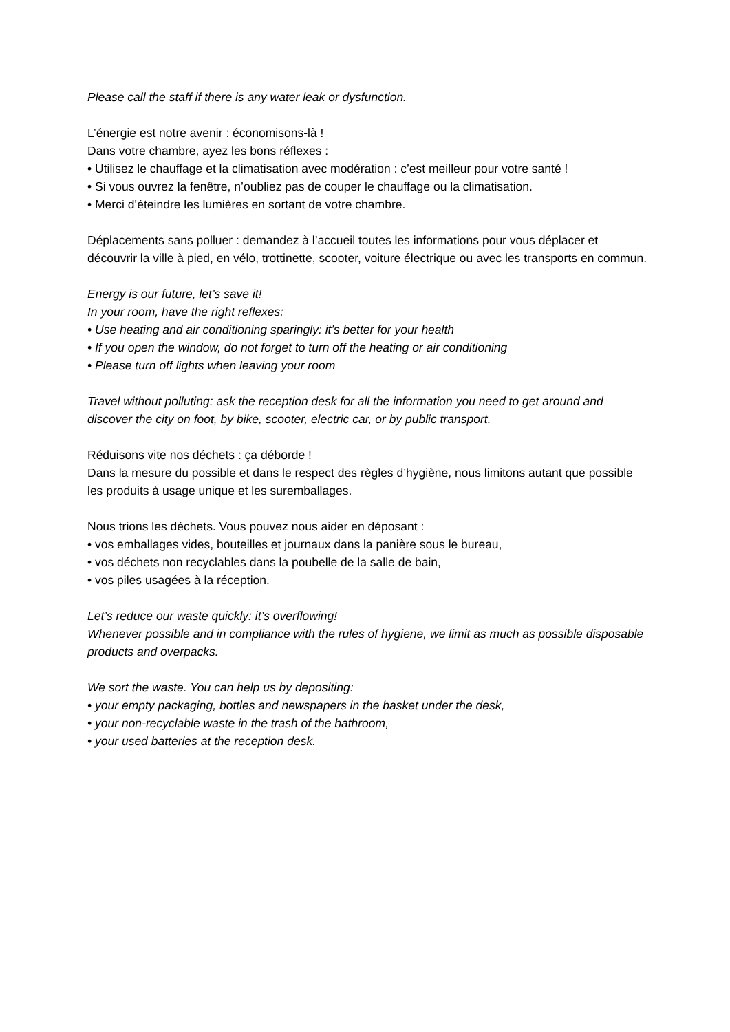Please call the staff if there is any water leak or dysfunction.
L’énergie est notre avenir : économisons-là !
Dans votre chambre, ayez les bons réflexes :
• Utilisez le chauffage et la climatisation avec modération : c’est meilleur pour votre santé !
• Si vous ouvrez la fenêtre, n’oubliez pas de couper le chauffage ou la climatisation.
• Merci d’éteindre les lumières en sortant de votre chambre.
Déplacements sans polluer : demandez à l’accueil toutes les informations pour vous déplacer et découvrir la ville à pied, en vélo, trottinette, scooter, voiture électrique ou avec les transports en commun.
Energy is our future, let’s save it!
In your room, have the right reflexes:
• Use heating and air conditioning sparingly: it’s better for your health
• If you open the window, do not forget to turn off the heating or air conditioning
• Please turn off lights when leaving your room
Travel without polluting: ask the reception desk for all the information you need to get around and discover the city on foot, by bike, scooter, electric car, or by public transport.
Réduisons vite nos déchets : ça déborde !
Dans la mesure du possible et dans le respect des règles d’hygiène, nous limitons autant que possible les produits à usage unique et les suremballages.
Nous trions les déchets. Vous pouvez nous aider en déposant :
• vos emballages vides, bouteilles et journaux dans la panière sous le bureau,
• vos déchets non recyclables dans la poubelle de la salle de bain,
• vos piles usagées à la réception.
Let’s reduce our waste quickly: it’s overflowing!
Whenever possible and in compliance with the rules of hygiene, we limit as much as possible disposable products and overpacks.
We sort the waste. You can help us by depositing:
• your empty packaging, bottles and newspapers in the basket under the desk,
• your non-recyclable waste in the trash of the bathroom,
• your used batteries at the reception desk.